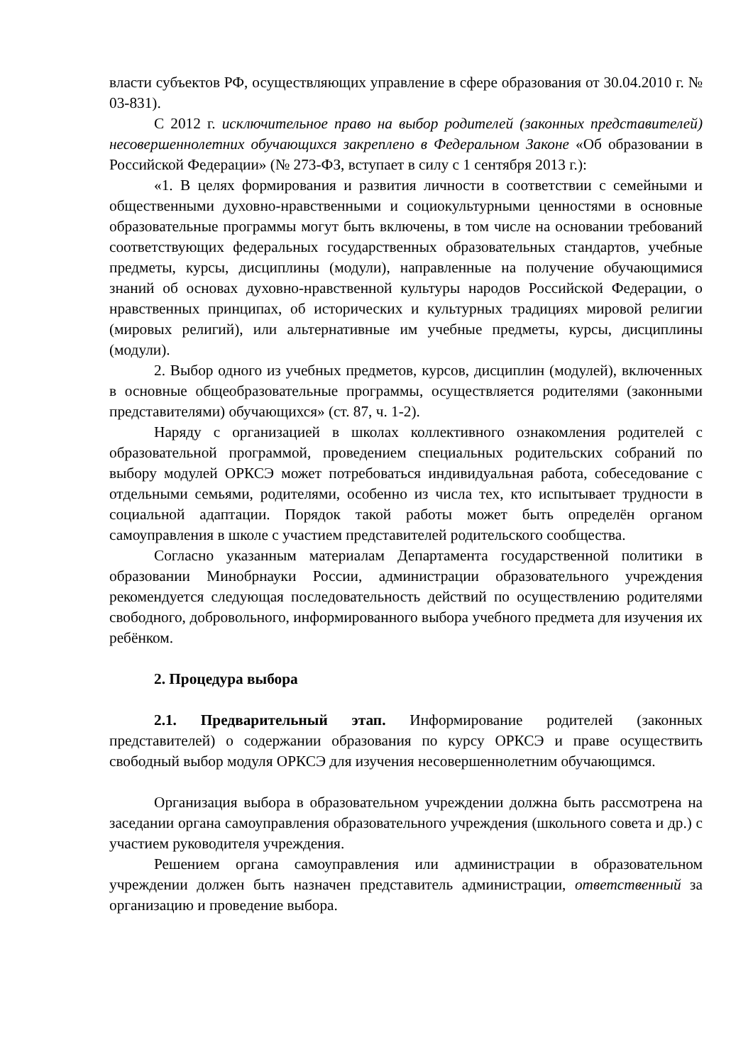власти субъектов РФ, осуществляющих управление в сфере образования от 30.04.2010 г. № 03-831).
С 2012 г. исключительное право на выбор родителей (законных представителей) несовершеннолетних обучающихся закреплено в Федеральном Законе «Об образовании в Российской Федерации» (№ 273-ФЗ, вступает в силу с 1 сентября 2013 г.):
«1. В целях формирования и развития личности в соответствии с семейными и общественными духовно-нравственными и социокультурными ценностями в основные образовательные программы могут быть включены, в том числе на основании требований соответствующих федеральных государственных образовательных стандартов, учебные предметы, курсы, дисциплины (модули), направленные на получение обучающимися знаний об основах духовно-нравственной культуры народов Российской Федерации, о нравственных принципах, об исторических и культурных традициях мировой религии (мировых религий), или альтернативные им учебные предметы, курсы, дисциплины (модули).
2. Выбор одного из учебных предметов, курсов, дисциплин (модулей), включенных в основные общеобразовательные программы, осуществляется родителями (законными представителями) обучающихся» (ст. 87, ч. 1-2).
Наряду с организацией в школах коллективного ознакомления родителей с образовательной программой, проведением специальных родительских собраний по выбору модулей ОРКСЭ может потребоваться индивидуальная работа, собеседование с отдельными семьями, родителями, особенно из числа тех, кто испытывает трудности в социальной адаптации. Порядок такой работы может быть определён органом самоуправления в школе с участием представителей родительского сообщества.
Согласно указанным материалам Департамента государственной политики в образовании Минобрнауки России, администрации образовательного учреждения рекомендуется следующая последовательность действий по осуществлению родителями свободного, добровольного, информированного выбора учебного предмета для изучения их ребёнком.
2. Процедура выбора
2.1. Предварительный этап. Информирование родителей (законных представителей) о содержании образования по курсу ОРКСЭ и праве осуществить свободный выбор модуля ОРКСЭ для изучения несовершеннолетним обучающимся.
Организация выбора в образовательном учреждении должна быть рассмотрена на заседании органа самоуправления образовательного учреждения (школьного совета и др.) с участием руководителя учреждения.
Решением органа самоуправления или администрации в образовательном учреждении должен быть назначен представитель администрации, ответственный за организацию и проведение выбора.